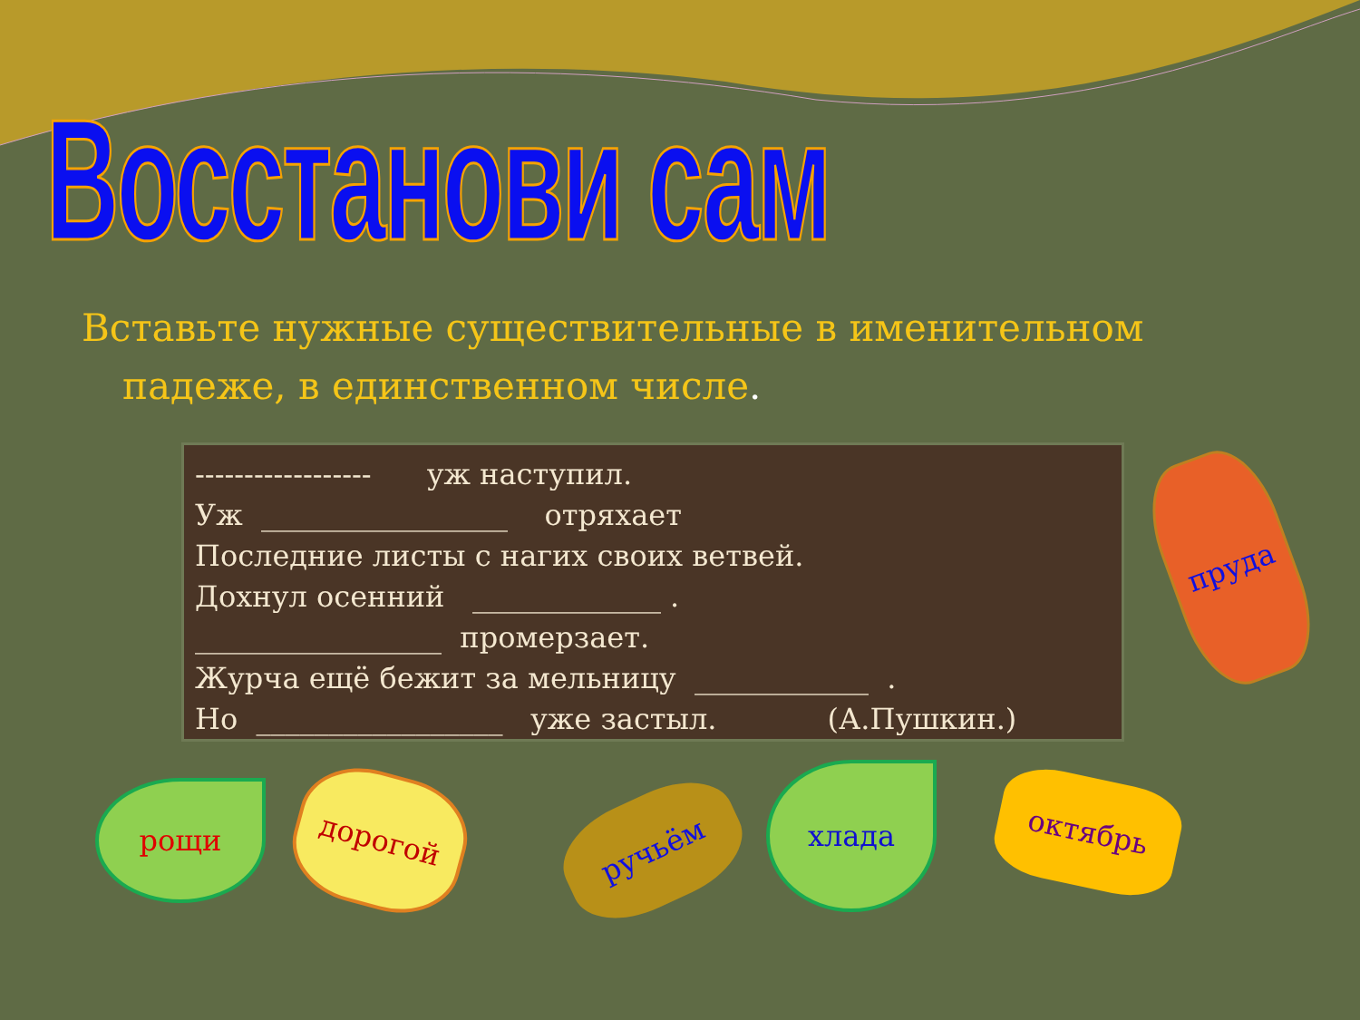Восстанови сам
Вставьте нужные существительные в именительном
падеже, в единственном числе.
------------------ уж наступил.
Уж _________________ отряхает
Последние листы с нагих своих ветвей.
Дохнул осенний _____________ .
_________________ промерзает.
Журча ещё бежит за мельницу ____________ .
Но _________________ уже застыл. (А.Пушкин.)
рощи дорогой
ручьём
хлада
октябрь
пруда